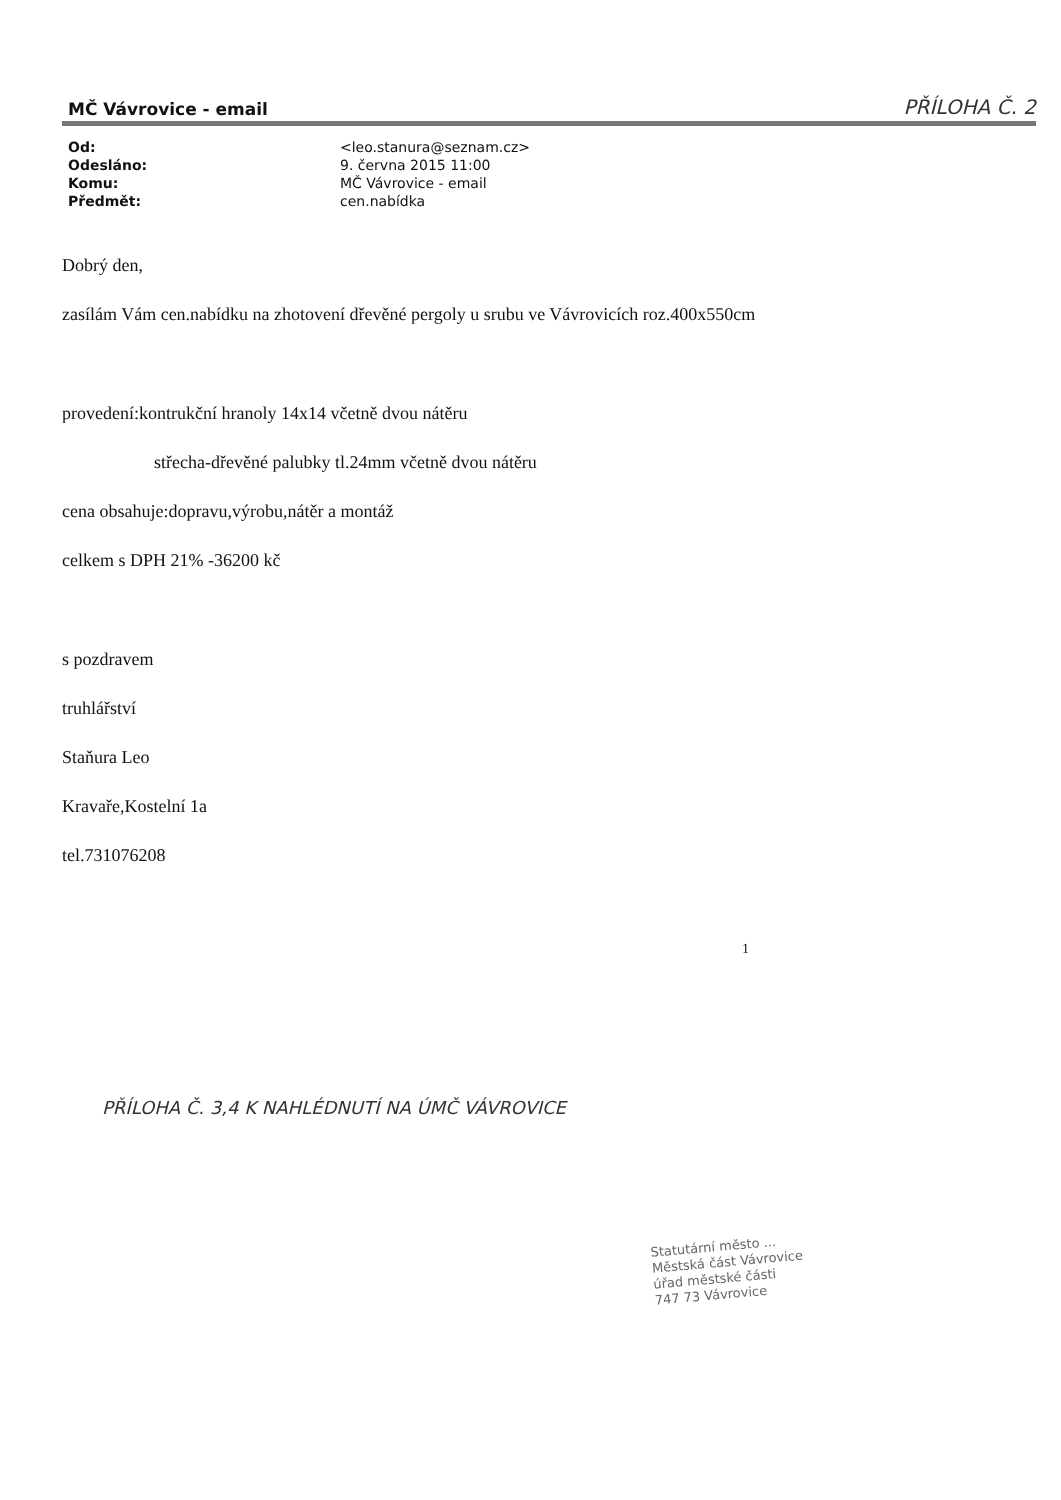MČ Vávrovice - email PŘÍLOHA Č. 2
| Od: | <leo.stanura@seznam.cz> |
| Odesláno: | 9. června 2015 11:00 |
| Komu: | MČ Vávrovice - email |
| Předmět: | cen.nabídka |
Dobrý den,
zasílám Vám cen.nabídku na zhotovení dřevěné pergoly u srubu ve Vávrovicích roz.400x550cm
provedení:kontrukční hranoly 14x14 včetně dvou nátěru
střecha-dřevěné palubky tl.24mm včetně dvou nátěru
cena obsahuje:dopravu,výrobu,nátěr a montáž
celkem s DPH 21% -36200 kč
s pozdravem
truhlářství
Staňura Leo
Kravaře,Kostelní 1a
tel.731076208
1
PŘÍLOHA Č. 3,4 K NAHLÉDNUTÍ NA ÚMČ VÁVROVICE
Statutární město ...
Městská část Vávrovice
úřad městské části
747 73 Vávrovice